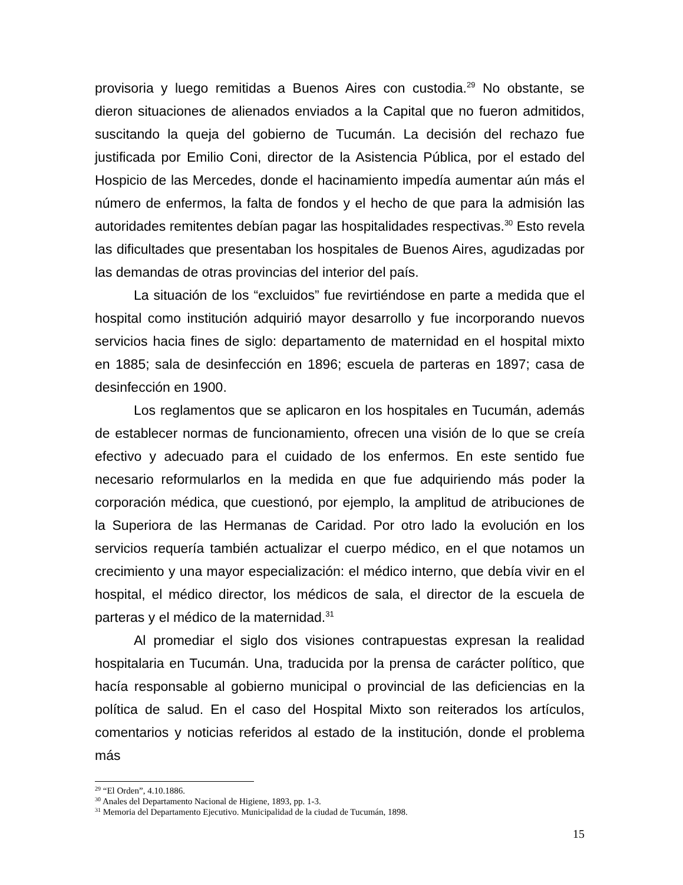provisoria y luego remitidas a Buenos Aires con custodia.<sup>29</sup> No obstante, se dieron situaciones de alienados enviados a la Capital que no fueron admitidos, suscitando la queja del gobierno de Tucumán. La decisión del rechazo fue justificada por Emilio Coni, director de la Asistencia Pública, por el estado del Hospicio de las Mercedes, donde el hacinamiento impedía aumentar aún más el número de enfermos, la falta de fondos y el hecho de que para la admisión las autoridades remitentes debían pagar las hospitalidades respectivas.<sup>30</sup> Esto revela las dificultades que presentaban los hospitales de Buenos Aires, agudizadas por las demandas de otras provincias del interior del país.
La situación de los “excluidos” fue revirtiéndose en parte a medida que el hospital como institución adquirió mayor desarrollo y fue incorporando nuevos servicios hacia fines de siglo: departamento de maternidad en el hospital mixto en 1885; sala de desinfección en 1896; escuela de parteras en 1897; casa de desinfección en 1900.
Los reglamentos que se aplicaron en los hospitales en Tucumán, además de establecer normas de funcionamiento, ofrecen una visión de lo que se creía efectivo y adecuado para el cuidado de los enfermos. En este sentido fue necesario reformularlos en la medida en que fue adquiriendo más poder la corporación médica, que cuestionó, por ejemplo, la amplitud de atribuciones de la Superiora de las Hermanas de Caridad. Por otro lado la evolución en los servicios requería también actualizar el cuerpo médico, en el que notamos un crecimiento y una mayor especialización: el médico interno, que debía vivir en el hospital, el médico director, los médicos de sala, el director de la escuela de parteras y el médico de la maternidad.<sup>31</sup>
Al promediar el siglo dos visiones contrapuestas expresan la realidad hospitalaria en Tucumán. Una, traducida por la prensa de carácter político, que hacía responsable al gobierno municipal o provincial de las deficiencias en la política de salud. En el caso del Hospital Mixto son reiterados los artículos, comentarios y noticias referidos al estado de la institución, donde el problema más
<sup>29</sup> “El Orden”, 4.10.1886.
<sup>30</sup> Anales del Departamento Nacional de Higiene, 1893, pp. 1-3.
<sup>31</sup> Memoria del Departamento Ejecutivo. Municipalidad de la ciudad de Tucumán, 1898.
15